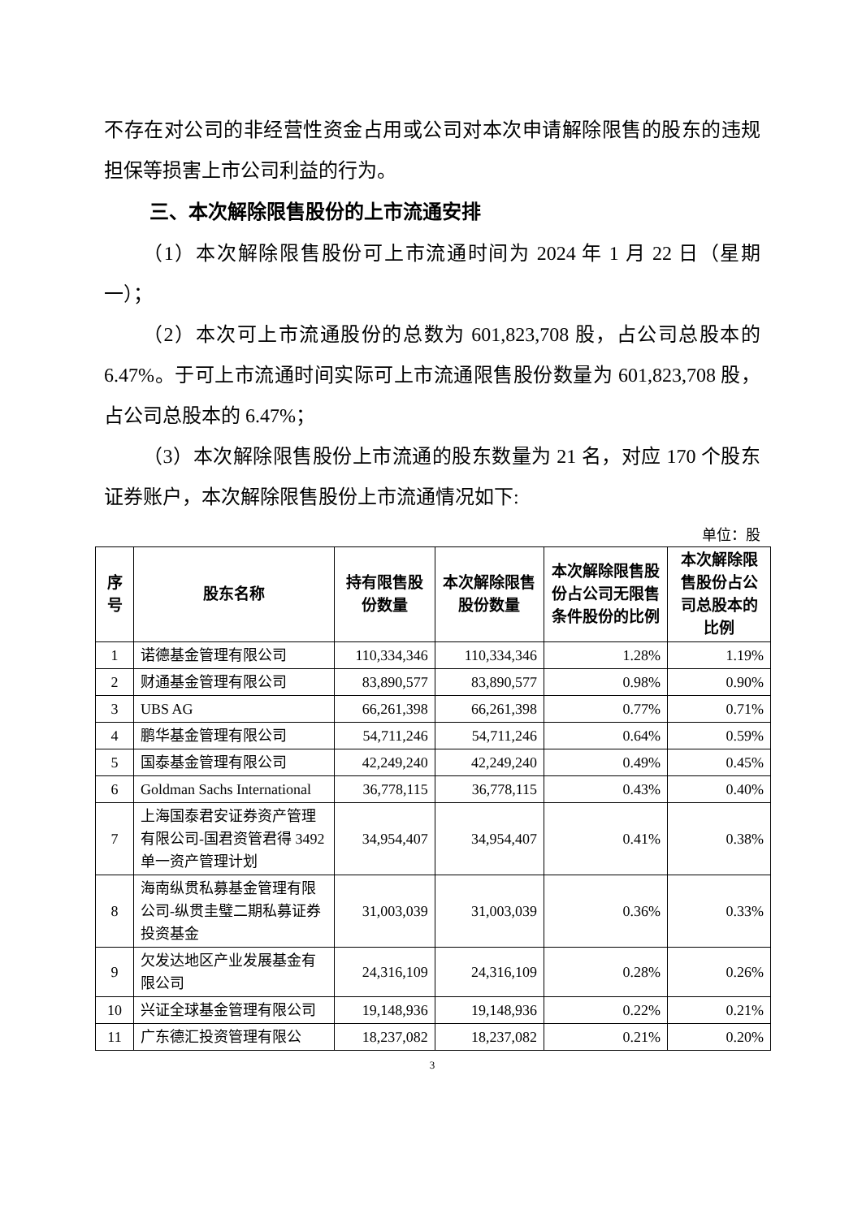不存在对公司的非经营性资金占用或公司对本次申请解除限售的股东的违规担保等损害上市公司利益的行为。
三、本次解除限售股份的上市流通安排
（1）本次解除限售股份可上市流通时间为 2024 年 1 月 22 日（星期一）；
（2）本次可上市流通股份的总数为 601,823,708 股，占公司总股本的 6.47%。于可上市流通时间实际可上市流通限售股份数量为 601,823,708 股，占公司总股本的 6.47%；
（3）本次解除限售股份上市流通的股东数量为 21 名，对应 170 个股东证券账户，本次解除限售股份上市流通情况如下:
单位：股
| 序号 | 股东名称 | 持有限售股份数量 | 本次解除限售股份数量 | 本次解除限售股份占公司无限售条件股份的比例 | 本次解除限售股份占公司总股本的比例 |
| --- | --- | --- | --- | --- | --- |
| 1 | 诺德基金管理有限公司 | 110,334,346 | 110,334,346 | 1.28% | 1.19% |
| 2 | 财通基金管理有限公司 | 83,890,577 | 83,890,577 | 0.98% | 0.90% |
| 3 | UBS AG | 66,261,398 | 66,261,398 | 0.77% | 0.71% |
| 4 | 鹏华基金管理有限公司 | 54,711,246 | 54,711,246 | 0.64% | 0.59% |
| 5 | 国泰基金管理有限公司 | 42,249,240 | 42,249,240 | 0.49% | 0.45% |
| 6 | Goldman Sachs International | 36,778,115 | 36,778,115 | 0.43% | 0.40% |
| 7 | 上海国泰君安证券资产管理有限公司-国君资管君得 3492 单一资产管理计划 | 34,954,407 | 34,954,407 | 0.41% | 0.38% |
| 8 | 海南纵贯私募基金管理有限公司-纵贯圭璧二期私募证券投资基金 | 31,003,039 | 31,003,039 | 0.36% | 0.33% |
| 9 | 欠发达地区产业发展基金有限公司 | 24,316,109 | 24,316,109 | 0.28% | 0.26% |
| 10 | 兴证全球基金管理有限公司 | 19,148,936 | 19,148,936 | 0.22% | 0.21% |
| 11 | 广东德汇投资管理有限公 | 18,237,082 | 18,237,082 | 0.21% | 0.20% |
3